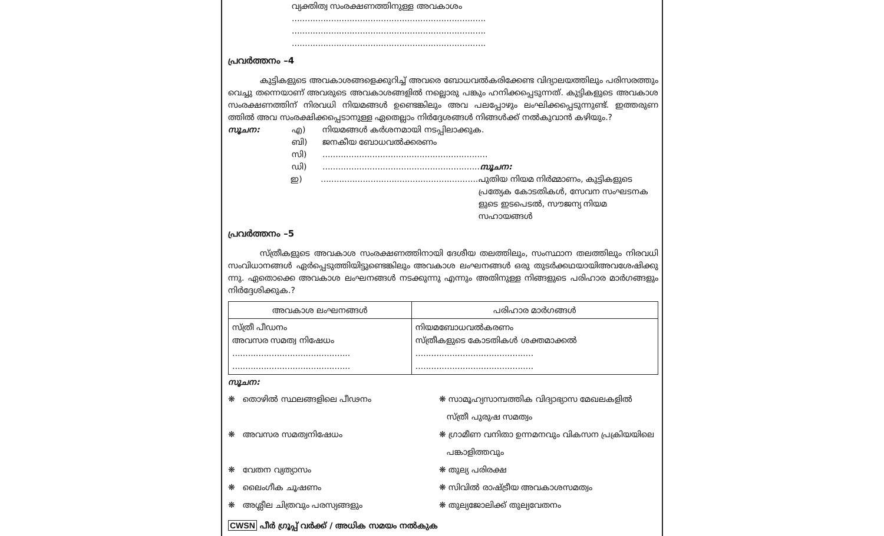വ്യക്തിത്വ സംരക്ഷണത്തിനുള്ള അവകാശം
..........................................................................
..........................................................................
..........................................................................
പ്രവർത്തനം –4
കുട്ടികളുടെ അവകാശങ്ങളെക്കുറിച്ച് അവരെ ബോധവൽകരിക്കേണ്ട വിദ്യാലയത്തിലും പരിസരത്തും വെച്ചു തന്നെയാണ് അവരുടെ അവകാശങ്ങളിൽ നല്ലൊരു പങ്കും ഹനിക്കപ്പെടുന്നത്. കുട്ടികളുടെ അവകാശ സംരക്ഷണത്തിന് നിരവധി നിയമങ്ങൾ ഉണ്ടെങ്കിലും അവ പലപ്പോഴും ലംഘിക്കപ്പെടുന്നുണ്ട്. ഇത്തരുണ ത്തിൽ അവ സംരക്ഷിക്കപ്പെടാനുള്ള ഏതെല്ലാം നിർദ്ദേശങ്ങൾ നിങ്ങൾക്ക് നൽകുവാൻ കഴിയും.?
സൂചന: എ) നിയമങ്ങൾ കർശനമായി നടപ്പിലാക്കുക.
ബി) ജനകീയ ബോധവൽക്കരണം
സി)...............................................................
ഡി)............................................................... സൂചന:
ഇ)............................................................... പുതിയ നിയമ നിർമ്മാണം, കുട്ടികളുടെ പ്രത്യേക കോടതികൾ, സേവന സംഘടനക ളുടെ ഇടപെടൽ, സൗജന്യ നിയമ സഹായങ്ങൾ
പ്രവർത്തനം –5
സ്ത്രീകളുടെ അവകാശ സംരക്ഷണത്തിനായി ദേശീയ തലത്തിലും, സംസ്ഥാന തലത്തിലും നിരവധി സംവിധാനങ്ങൾ ഏർപ്പെടുത്തിയിട്ടുണ്ടെങ്കിലും അവകാശ ലംഘനങ്ങൾ ഒരു തുടർക്കഥയായിഅവശേഷിക്കു ന്നു. ഏതൊക്കെ അവകാശ ലംഘനങ്ങൾ നടക്കുന്നു എന്നും അതിനുള്ള നിങ്ങളുടെ പരിഹാര മാർഗങ്ങളും നിർദ്ദേശിക്കുക.?
| അവകാശ ലംഘനങ്ങൾ | പരിഹാര മാർഗങ്ങൾ |
| --- | --- |
| സ്ത്രീ പീഡനം അവസര സമത്വ നിഷേധം ............................................. ............................................. | നിയമബോധവൽകരണം സ്ത്രീകളുടെ കോടതികൾ ശക്തമാക്കൽ ............................................. ............................................. |
സൂചന:
❋ തൊഴിൽ സ്ഥലങ്ങളിലെ പീഢനം
❋ സാമൂഹ്യസാമ്പത്തിക വിദ്യാഭ്യാസ മേഖലകളിൽ
സ്ത്രീ പുരുഷ സമത്വം
❋ അവസര സമത്വനിഷേധം
❋ ഗ്രാമീണ വനിതാ ഉന്നമനവും വികസന പ്രക്രിയയിലെ
പങ്കാളിത്തവും
❋ വേതന വ്യത്യാസം
❋ തുല്യ പരിരക്ഷ
❋ ലൈംഗീക ചൂഷണം
❋ സിവിൽ രാഷ്ട്രീയ അവകാശസമത്വം
❋ അശ്ലീല ചിത്രവും പരസ്യങ്ങളും
❋ തുല്യജോലിക്ക് തുല്യവേതനം
CWSN പീർ ഗ്രൂപ്പ് വർക്ക് / അധിക സമയം നൽകുക